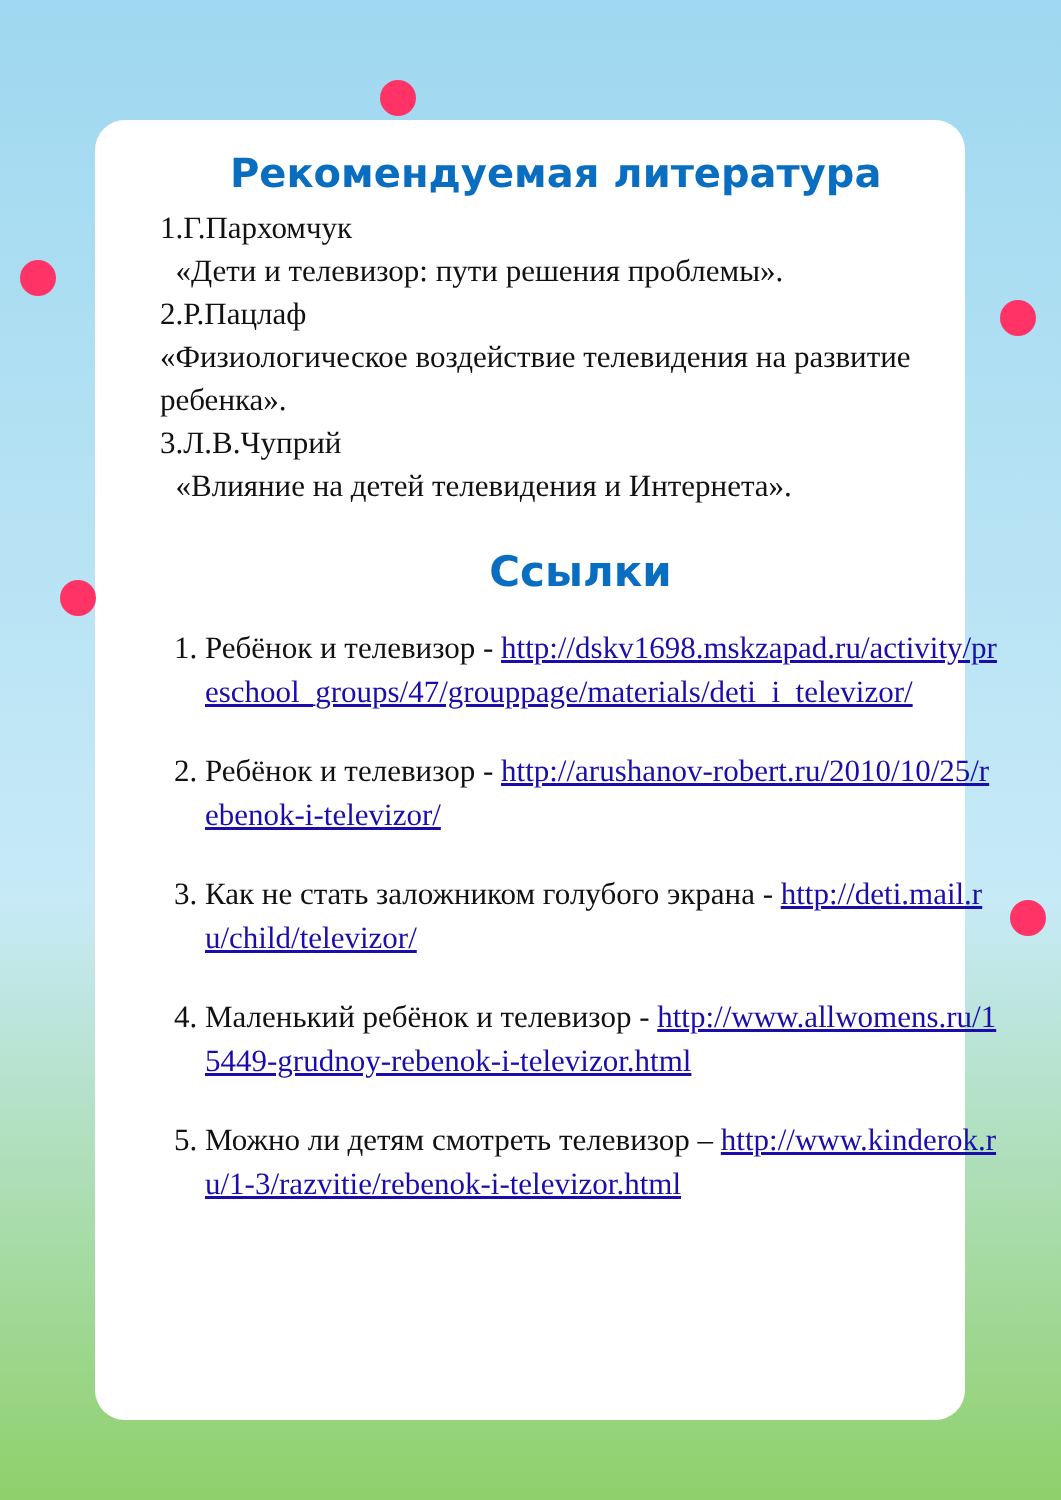Рекомендуемая литература
1.Г.Пархомчук
«Дети и телевизор: пути решения проблемы».
2.Р.Пацлаф
«Физиологическое воздействие телевидения на развитие ребенка».
3.Л.В.Чуприй
«Влияние на детей телевидения и Интернета».
Ссылки
1. Ребёнок и телевизор - http://dskv1698.mskzapad.ru/activity/preschool_groups/47/grouppage/materials/deti_i_televizor/
2. Ребёнок и телевизор - http://arushanov-robert.ru/2010/10/25/rebenok-i-televizor/
3. Как не стать заложником голубого экрана - http://deti.mail.ru/child/televizor/
4. Маленький ребёнок и телевизор - http://www.allwomens.ru/15449-grudnoy-rebenok-i-televizor.html
5. Можно ли детям смотреть телевизор – http://www.kinderok.ru/1-3/razvitie/rebenok-i-televizor.html